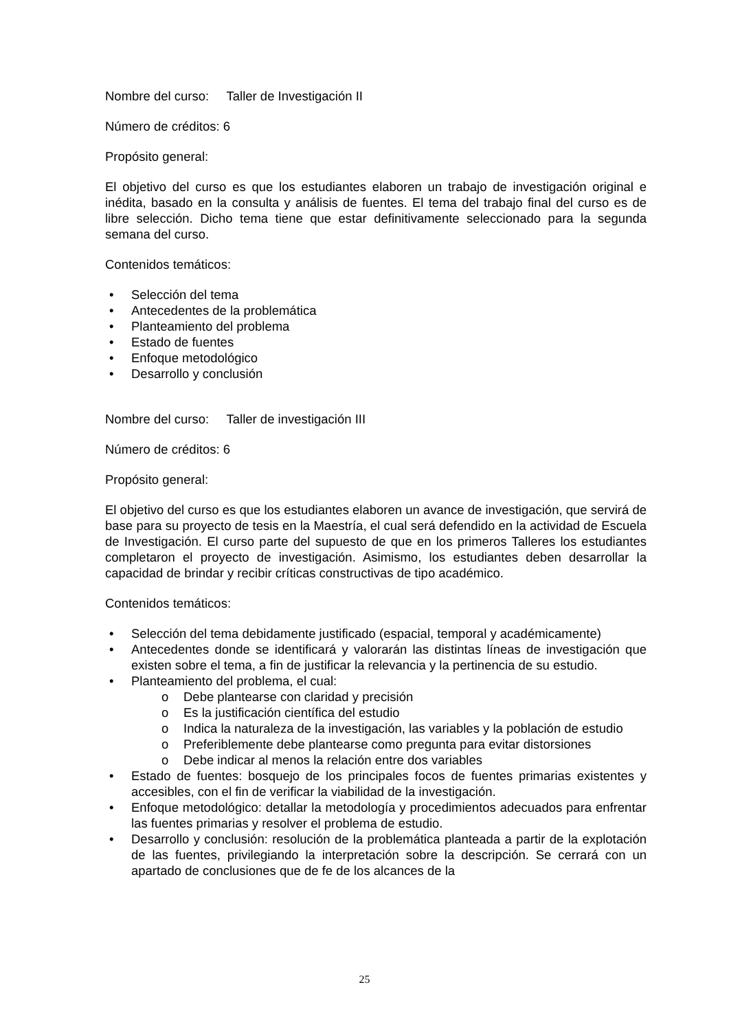Nombre del curso: Taller de Investigación II
Número de créditos: 6
Propósito general:
El objetivo del curso es que los estudiantes elaboren un trabajo de investigación original e inédita, basado en la consulta y análisis de fuentes. El tema del trabajo final del curso es de libre selección. Dicho tema tiene que estar definitivamente seleccionado para la segunda semana del curso.
Contenidos temáticos:
Selección del tema
Antecedentes de la problemática
Planteamiento del problema
Estado de fuentes
Enfoque metodológico
Desarrollo y conclusión
Nombre del curso: Taller de investigación III
Número de créditos: 6
Propósito general:
El objetivo del curso es que los estudiantes elaboren un avance de investigación, que servirá de base para su proyecto de tesis en la Maestría, el cual será defendido en la actividad de Escuela de Investigación. El curso parte del supuesto de que en los primeros Talleres los estudiantes completaron el proyecto de investigación. Asimismo, los estudiantes deben desarrollar la capacidad de brindar y recibir críticas constructivas de tipo académico.
Contenidos temáticos:
Selección del tema debidamente justificado (espacial, temporal y académicamente)
Antecedentes donde se identificará y valorarán las distintas líneas de investigación que existen sobre el tema, a fin de justificar la relevancia y la pertinencia de su estudio.
Planteamiento del problema, el cual:
o Debe plantearse con claridad y precisión
o Es la justificación científica del estudio
o Indica la naturaleza de la investigación, las variables y la población de estudio
o Preferiblemente debe plantearse como pregunta para evitar distorsiones
o Debe indicar al menos la relación entre dos variables
Estado de fuentes: bosquejo de los principales focos de fuentes primarias existentes y accesibles, con el fin de verificar la viabilidad de la investigación.
Enfoque metodológico: detallar la metodología y procedimientos adecuados para enfrentar las fuentes primarias y resolver el problema de estudio.
Desarrollo y conclusión: resolución de la problemática planteada a partir de la explotación de las fuentes, privilegiando la interpretación sobre la descripción. Se cerrará con un apartado de conclusiones que de fe de los alcances de la
25